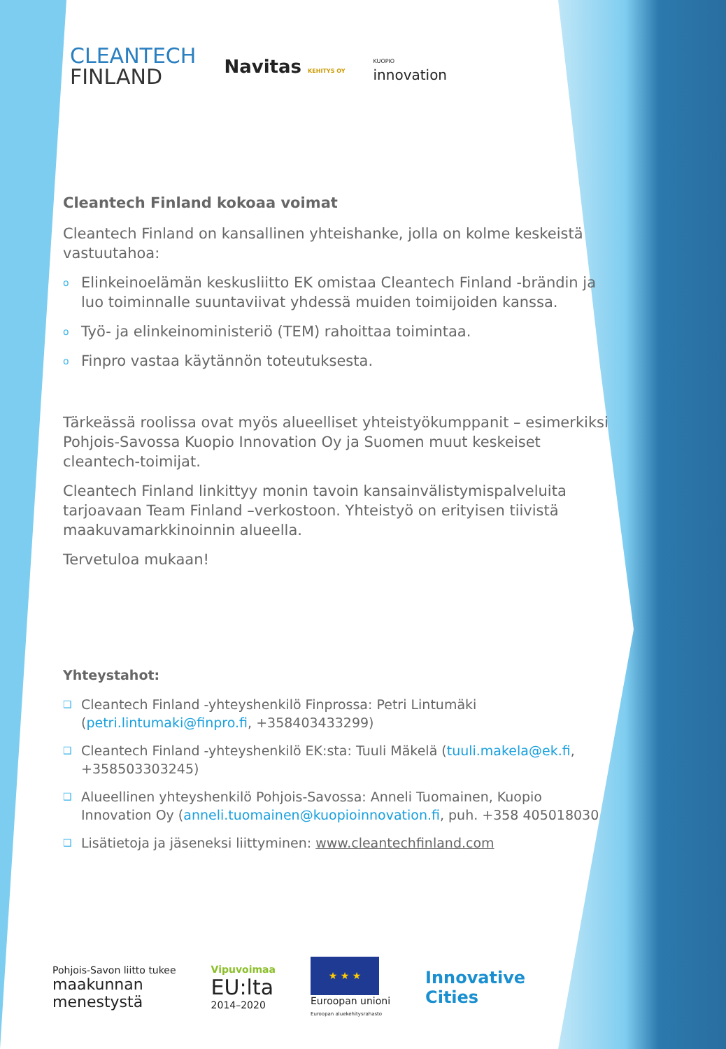CLEANTECH
FINLAND
Navitas KEHITYS OY
KUOPIO
innovation
Cleantech Finland kokoaa voimat
Cleantech Finland on kansallinen yhteishanke, jolla on kolme keskeistä vastuutahoa:
o Elinkeinoelämän keskusliitto EK omistaa Cleantech Finland -brändin ja luo toiminnalle suuntaviivat yhdessä muiden toimijoiden kanssa.
o Työ- ja elinkeinoministeriö (TEM) rahoittaa toimintaa.
o Finpro vastaa käytännön toteutuksesta.
Tärkeässä roolissa ovat myös alueelliset yhteistyökumppanit – esimerkiksi Pohjois-Savossa Kuopio Innovation Oy ja Suomen muut keskeiset cleantech-toimijat.
Cleantech Finland linkittyy monin tavoin kansainvälistymispalveluita tarjoavaan Team Finland –verkostoon. Yhteistyö on erityisen tiivistä maakuvamarkkinoinnin alueella.
Tervetuloa mukaan!
Yhteystahot:
❑ Cleantech Finland -yhteyshenkilö Finprossa: Petri Lintumäki (petri.lintumaki@finpro.fi, +358403433299)
❑ Cleantech Finland -yhteyshenkilö EK:sta: Tuuli Mäkelä (tuuli.makela@ek.fi, +358503303245)
❑ Alueellinen yhteyshenkilö Pohjois-Savossa: Anneli Tuomainen, Kuopio Innovation Oy (anneli.tuomainen@kuopioinnovation.fi, puh. +358 405018030
❑ Lisätietoja ja jäseneksi liittyminen: www.cleantechfinland.com
Pohjois-Savon liitto tukee
maakunnan
menestystä
Vipuvoimaa
EU:lta
2014–2020
★ ★ ★
Euroopan unioni
Euroopan aluekehitysrahasto
Innovative
Cities